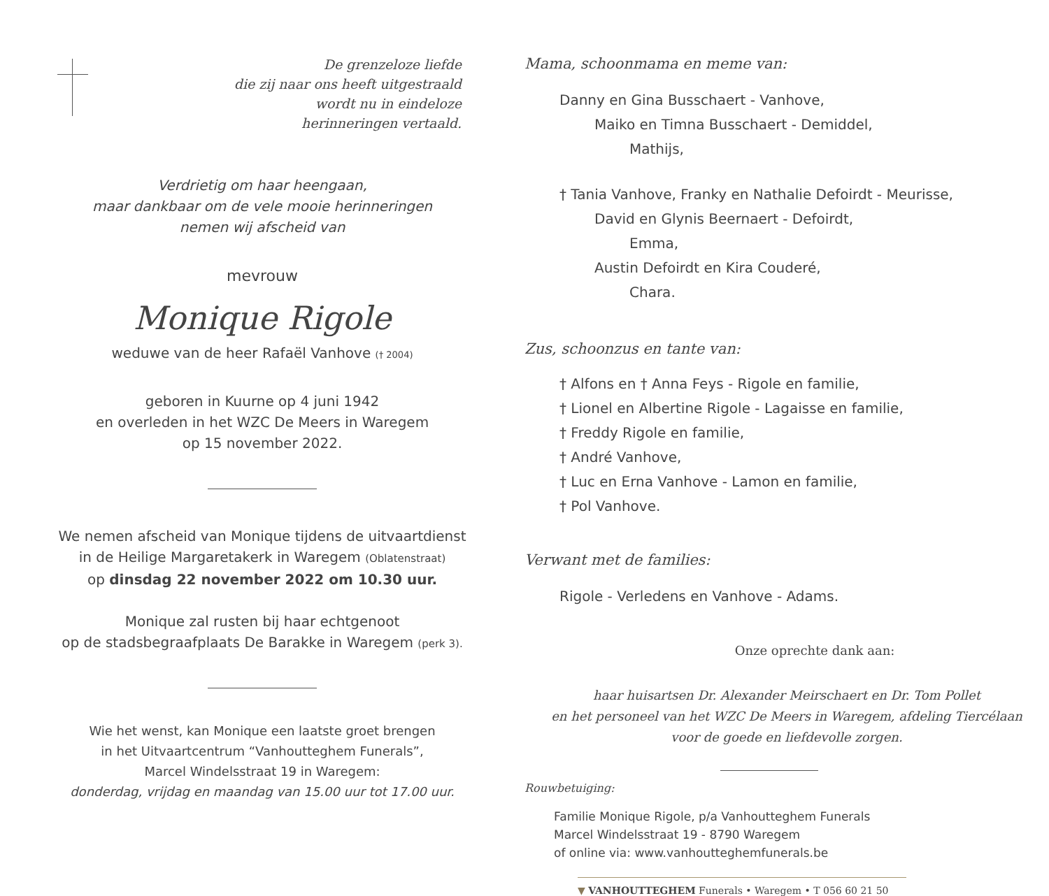De grenzeloze liefde
die zij naar ons heeft uitgestraald
wordt nu in eindeloze
herinneringen vertaald.
Verdrietig om haar heengaan,
maar dankbaar om de vele mooie herinneringen
nemen wij afscheid van
mevrouw
Monique Rigole
weduwe van de heer Rafaël Vanhove († 2004)
geboren in Kuurne op 4 juni 1942
en overleden in het WZC De Meers in Waregem
op 15 november 2022.
We nemen afscheid van Monique tijdens de uitvaartdienst
in de Heilige Margaretakerk in Waregem (Oblatenstraat)
op dinsdag 22 november 2022 om 10.30 uur.
Monique zal rusten bij haar echtgenoot
op de stadsbegraafplaats De Barakke in Waregem (perk 3).
Wie het wenst, kan Monique een laatste groet brengen
in het Uitvaartcentrum “Vanhoutteghem Funerals”,
Marcel Windelsstraat 19 in Waregem:
donderdag, vrijdag en maandag van 15.00 uur tot 17.00 uur.
Mama, schoonmama en meme van:
Danny en Gina Busschaert - Vanhove,
Maiko en Timna Busschaert - Demiddel,
Mathijs,
† Tania Vanhove, Franky en Nathalie Defoirdt - Meurisse,
David en Glynis Beernaert - Defoirdt,
Emma,
Austin Defoirdt en Kira Couderé,
Chara.
Zus, schoonzus en tante van:
† Alfons en † Anna Feys - Rigole en familie,
† Lionel en Albertine Rigole - Lagaisse en familie,
† Freddy Rigole en familie,
† André Vanhove,
† Luc en Erna Vanhove - Lamon en familie,
† Pol Vanhove.
Verwant met de families:
Rigole - Verledens en Vanhove - Adams.
Onze oprechte dank aan:
haar huisartsen Dr. Alexander Meirschaert en Dr. Tom Pollet
en het personeel van het WZC De Meers in Waregem, afdeling Tiercélaan
voor de goede en liefdevolle zorgen.
Rouwbetuiging:
Familie Monique Rigole, p/a Vanhoutteghem Funerals
Marcel Windelsstraat 19 - 8790 Waregem
of online via: www.vanhoutteghemfunerals.be
▼ VANHOUTTEGHEM Funerals • Waregem • T 056 60 21 50